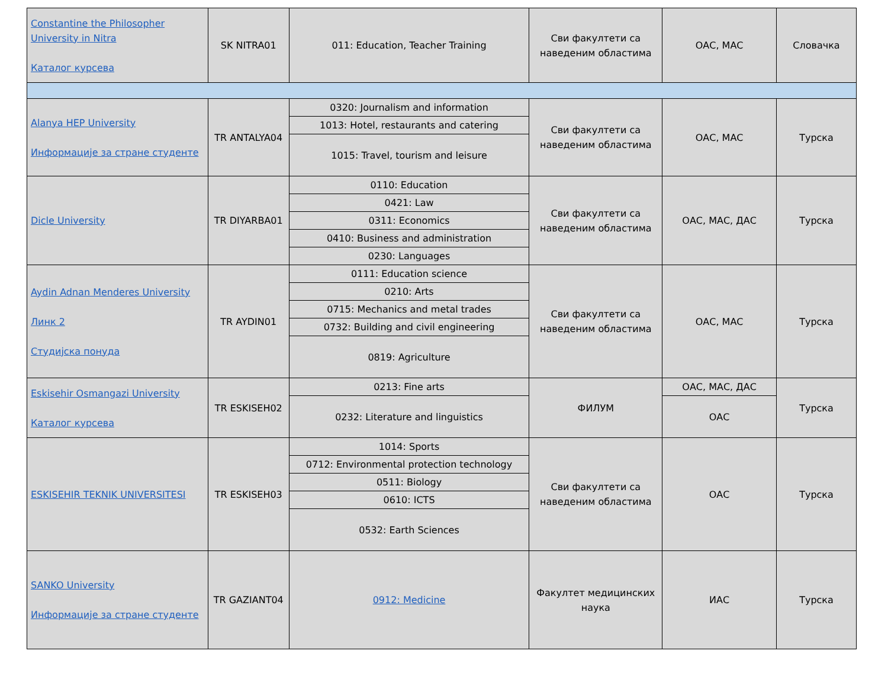| Constantine the Philosopher University in Nitra Каталог курсева | SK NITRA01 | 011: Education, Teacher Training | Сви факултети са наведеним областима | ОАС, МАС | Словачка |
| Alanya HEP University Информације за стране студенте | TR ANTALYA04 | 0320: Journalism and information | Сви факултети са наведеним областима | ОАС, МАС | Турска |
| | | 1013: Hotel, restaurants and catering | | | |
| | | 1015: Travel, tourism and leisure | | | |
| Dicle University | TR DIYARBA01 | 0110: Education | Сви факултети са наведеним областима | ОАС, МАС, ДАС | Турска |
| | | 0421: Law | | | |
| | | 0311: Economics | | | |
| | | 0410: Business and administration | | | |
| | | 0230: Languages | | | |
| Aydin Adnan Menderes University Линк 2 Студијска понуда | TR AYDIN01 | 0111: Education science | Сви факултети са наведеним областима | ОАС, МАС | Турска |
| | | 0210: Arts | | | |
| | | 0715: Mechanics and metal trades | | | |
| | | 0732: Building and civil engineering | | | |
| | | 0819: Agriculture | | | |
| Eskisehir Osmangazi University Каталог курсева | TR ESKISEH02 | 0213: Fine arts | ФИЛУМ | ОАС, МАС, ДАС | Турска |
| | | 0232: Literature and linguistics | | ОАС | |
| ESKISEHIR TEKNIK UNIVERSITESI | TR ESKISEH03 | 1014: Sports | Сви факултети са наведеним областима | ОАС | Турска |
| | | 0712: Environmental protection technology | | | |
| | | 0511: Biology | | | |
| | | 0610: ICTS | | | |
| | | 0532: Earth Sciences | | | |
| SANKO University Информације за стране студенте | TR GAZIANT04 | 0912: Medicine | Факултет медицинских наука | ИАС | Турска |